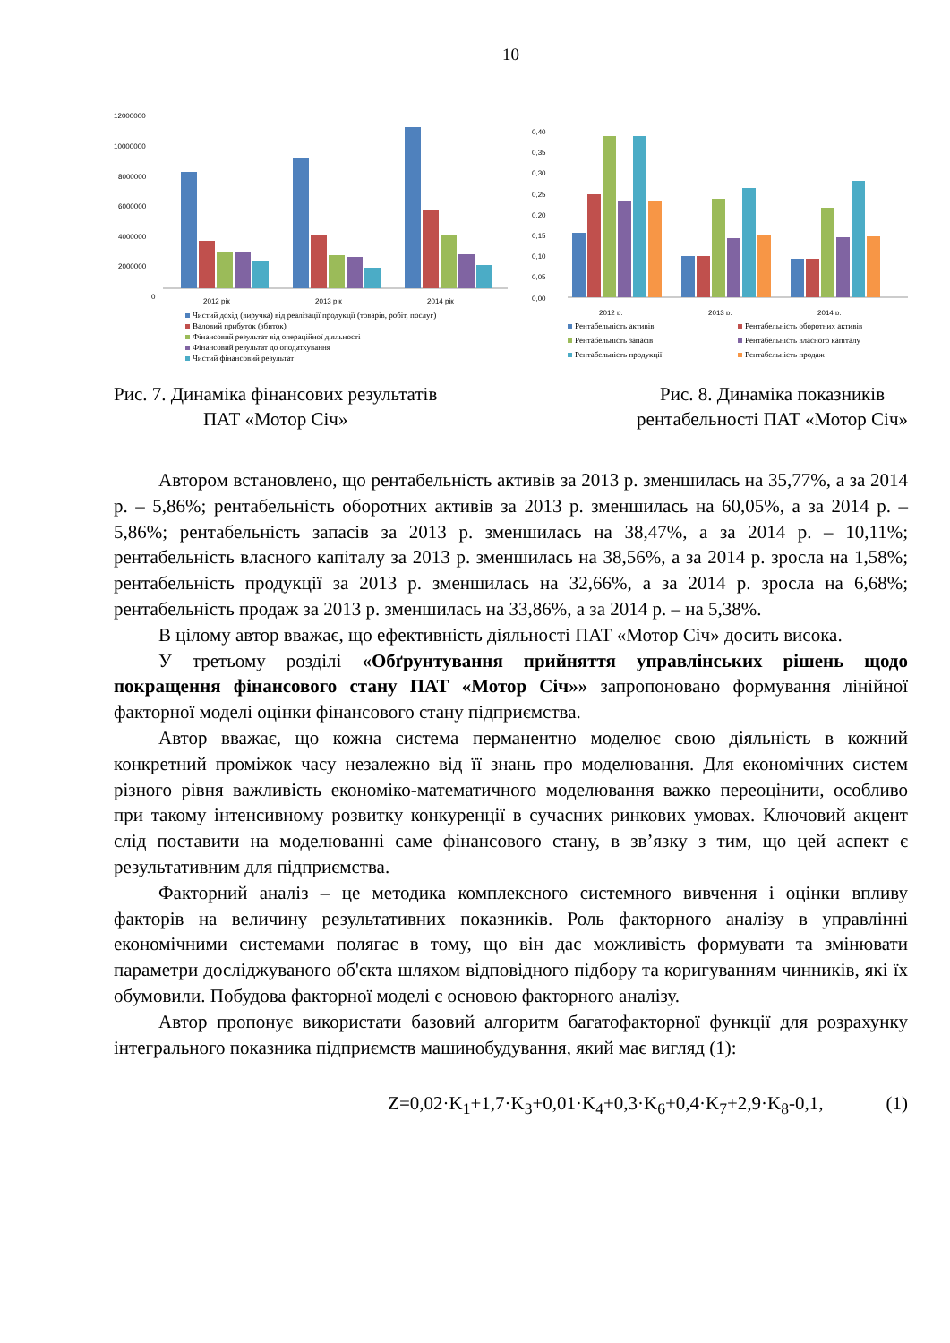10
12000000
10000000
8000000
6000000
4000000
2000000
0
2012 рік
2013 рік
2014 рік
Чистий дохід (виручка) від реалізації продукції (товарів, робіт, послуг)
Валовий прибуток (збиток)
Фінансовий результат від операційної діяльності
Фінансовий результат до оподаткування
Чистий фінансовий результат
0,40
0,35
0,30
0,25
0,20
0,15
0,10
0,05
0,00
2012 р.
2013 р.
2014 р.
Рентабельність активів
Рентабельність оборотних активів
Рентабельність запасів
Рентабельність власного капіталу
Рентабельність продукції
Рентабельність продаж
Рис. 7. Динаміка фінансових результатів
ПАТ «Мотор Січ»
Рис. 8. Динаміка показників
рентабельності ПАТ «Мотор Січ»
Автором встановлено, що рентабельність активів за 2013 р. зменшилась на 35,77%, а за 2014 р. – 5,86%; рентабельність оборотних активів за 2013 р. зменшилась на 60,05%, а за 2014 р. – 5,86%; рентабельність запасів за 2013 р. зменшилась на 38,47%, а за 2014 р. – 10,11%; рентабельність власного капіталу за 2013 р. зменшилась на 38,56%, а за 2014 р. зросла на 1,58%; рентабельність продукції за 2013 р. зменшилась на 32,66%, а за 2014 р. зросла на 6,68%; рентабельність продаж за 2013 р. зменшилась на 33,86%, а за 2014 р. – на 5,38%.
В цілому автор вважає, що ефективність діяльності ПАТ «Мотор Січ» досить висока.
У третьому розділі «Обґрунтування прийняття управлінських рішень щодо покращення фінансового стану ПАТ «Мотор Січ»» запропоновано формування лінійної факторної моделі оцінки фінансового стану підприємства.
Автор вважає, що кожна система перманентно моделює свою діяльність в кожний конкретний проміжок часу незалежно від її знань про моделювання. Для економічних систем різного рівня важливість економіко-математичного моделювання важко переоцінити, особливо при такому інтенсивному розвитку конкуренції в сучасних ринкових умовах. Ключовий акцент слід поставити на моделюванні саме фінансового стану, в зв’язку з тим, що цей аспект є результативним для підприємства.
Факторний аналіз – це методика комплексного системного вивчення і оцінки впливу факторів на величину результативних показників. Роль факторного аналізу в управлінні економічними системами полягає в тому, що він дає можливість формувати та змінювати параметри досліджуваного об'єкта шляхом відповідного підбору та коригуванням чинників, які їх обумовили. Побудова факторної моделі є основою факторного аналізу.
Автор пропонує використати базовий алгоритм багатофакторної функції для розрахунку інтегрального показника підприємств машинобудування, який має вигляд (1):
Z=0,02·K<sub>1</sub>+1,7·K<sub>3</sub>+0,01·K<sub>4</sub>+0,3·K<sub>6</sub>+0,4·K<sub>7</sub>+2,9·K<sub>8</sub>-0,1, (1)